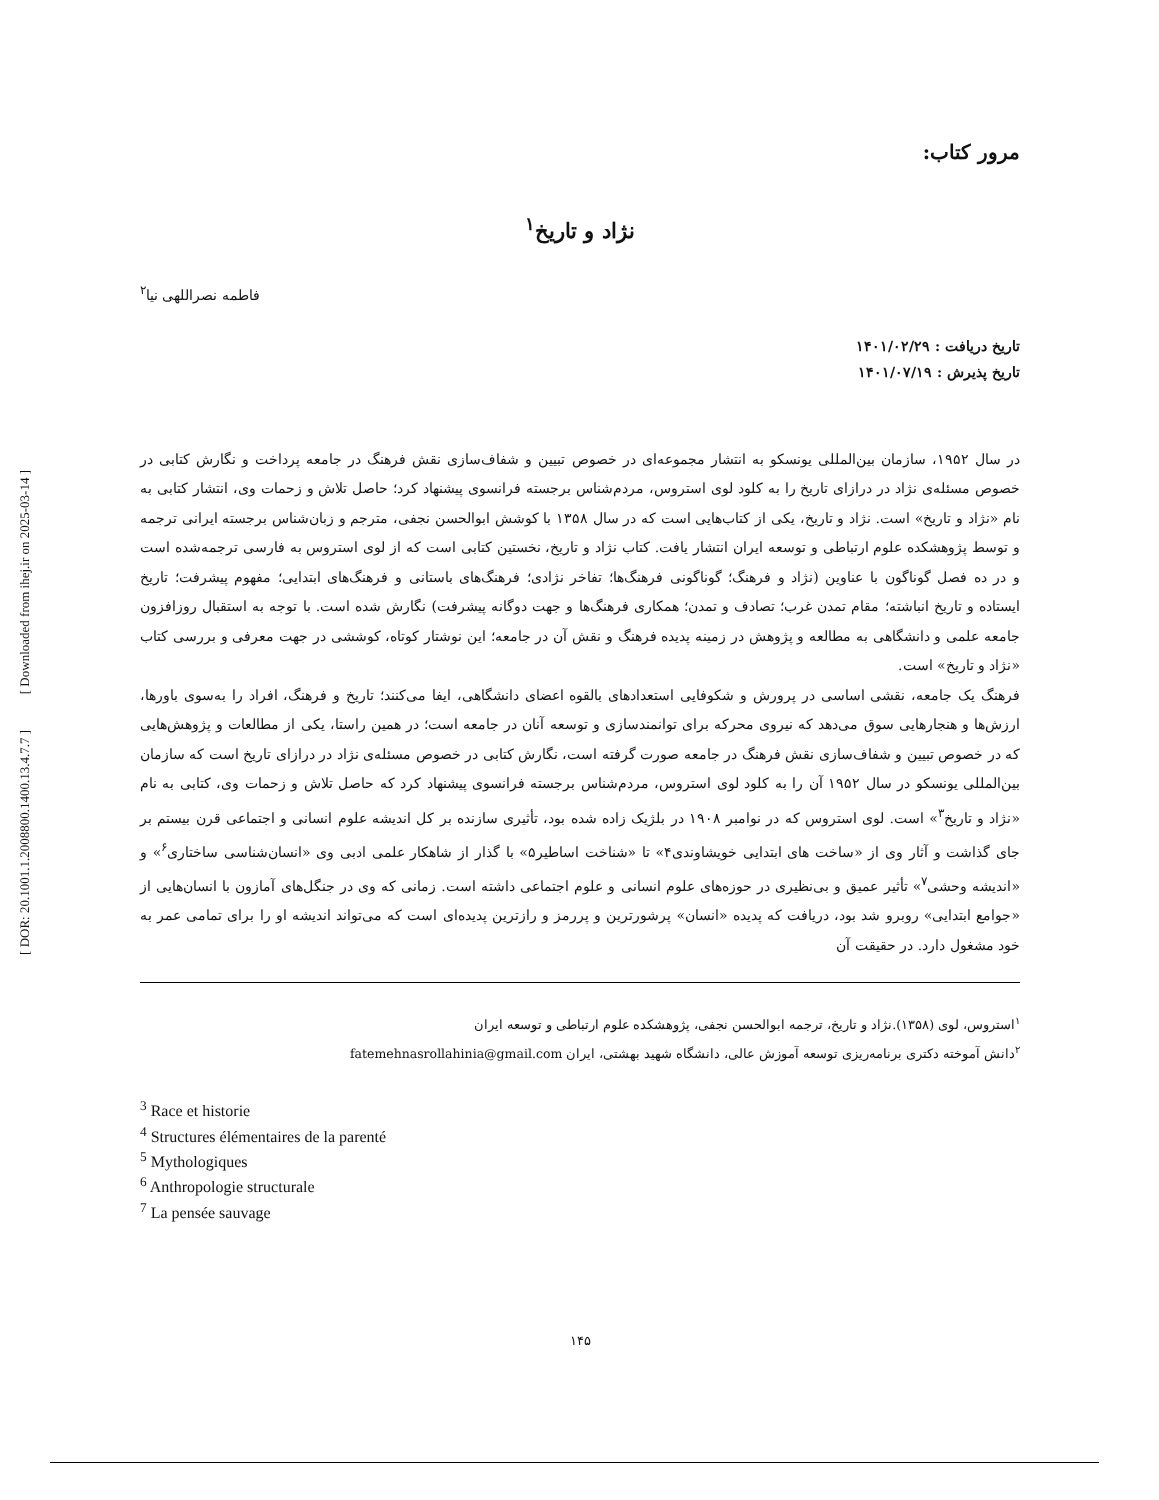[ DOR: 20.1001.1.2008800.1400.13.4.7.7 ] [ Downloaded from ihej.ir on 2025-03-14 ]
مرور کتاب:
نژاد و تاریخ<sup>۱</sup>
فاطمه نصراللهی نیا<sup>۲</sup>
تاریخ دریافت : ۱۴۰۱/۰۲/۲۹
تاریخ پذیرش : ۱۴۰۱/۰۷/۱۹
در سال ۱۹۵۲، سازمان بین‌المللی یونسکو به انتشار مجموعه‌ای در خصوص تبیین و شفاف‌سازی نقش فرهنگ در جامعه پرداخت و نگارش کتابی در خصوص مسئله‌ی نژاد در درازای تاریخ را به کلود لوی استروس، مردم‌شناس برجسته فرانسوی پیشنهاد کرد؛ حاصل تلاش و زحمات وی، انتشار کتابی به نام «نژاد و تاریخ» است. نژاد و تاریخ، یکی از کتاب‌هایی است که در سال ۱۳۵۸ با کوشش ابوالحسن نجفی، مترجم و زبان‌شناس برجسته ایرانی ترجمه و توسط پژوهشکده علوم ارتباطی و توسعه ایران انتشار یافت. کتاب نژاد و تاریخ، نخستین کتابی است که از لوی استروس به فارسی ترجمه‌شده است و در ده فصل گوناگون با عناوین (نژاد و فرهنگ؛ گوناگونی فرهنگ‌ها؛ تفاخر نژادی؛ فرهنگ‌های باستانی و فرهنگ‌های ابتدایی؛ مفهوم پیشرفت؛ تاریخ ایستاده و تاریخ انباشته؛ مقام تمدن غرب؛ تصادف و تمدن؛ همکاری فرهنگ‌ها و جهت دوگانه پیشرفت) نگارش شده است. با توجه به استقبال روزافزون جامعه علمی و دانشگاهی به مطالعه و پژوهش در زمینه پدیده فرهنگ و نقش آن در جامعه؛ این نوشتار کوتاه، کوششی در جهت معرفی و بررسی کتاب «نژاد و تاریخ» است.
فرهنگ یک جامعه، نقشی اساسی در پرورش و شکوفایی استعدادهای بالقوه اعضای دانشگاهی، ایفا می‌کنند؛ تاریخ و فرهنگ، افراد را به‌سوی باورها، ارزش‌ها و هنجارهایی سوق می‌دهد که نیروی محرکه برای توانمندسازی و توسعه آنان در جامعه است؛ در همین راستا، یکی از مطالعات و پژوهش‌هایی که در خصوص تبیین و شفاف‌سازی نقش فرهنگ در جامعه صورت گرفته است، نگارش کتابی در خصوص مسئله‌ی نژاد در درازای تاریخ است که سازمان بین‌المللی یونسکو در سال ۱۹۵۲ آن را به کلود لوی استروس، مردم‌شناس برجسته فرانسوی پیشنهاد کرد که حاصل تلاش و زحمات وی، کتابی به نام «نژاد و تاریخ<sup>۳</sup>» است. لوی استروس که در نوامبر ۱۹۰۸ در بلژیک زاده شده بود، تأثیری سازنده بر کل اندیشه علوم انسانی و اجتماعی قرن بیستم بر جای گذاشت و آثار وی از «ساخت های ابتدایی خویشاوندی۴» تا «شناخت اساطیر۵» با گذار از شاهکار علمی ادبی وی «انسان‌شناسی ساختاری<sup>۶</sup>» و «اندیشه وحشی<sup>۷</sup>» تأثیر عمیق و بی‌نظیری در حوزه‌های علوم انسانی و علوم اجتماعی داشته است. زمانی که وی در جنگل‌های آمازون با انسان‌هایی از «جوامع ابتدایی» روبرو شد بود، دریافت که پدیده «انسان» پرشورترین و پررمز و رازترین پدیده‌ای است که می‌تواند اندیشه او را برای تمامی عمر به خود مشغول دارد. در حقیقت آن
<sup>۱</sup> استروس، لوی (۱۳۵۸).نژاد و تاریخ، ترجمه ابوالحسن نجفی، پژوهشکده علوم ارتباطی و توسعه ایران
<sup>۲</sup> دانش آموخته دکتری برنامه‌ریزی توسعه آموزش عالی، دانشگاه شهید بهشتی، ایران fatemehnasrollahinia@gmail.com
<sup>3</sup> Race et historie
<sup>4</sup> Structures élémentaires de la parenté
<sup>5</sup> Mythologiques
<sup>6</sup> Anthropologie structurale
<sup>7</sup> La pensée sauvage
۱۴۵